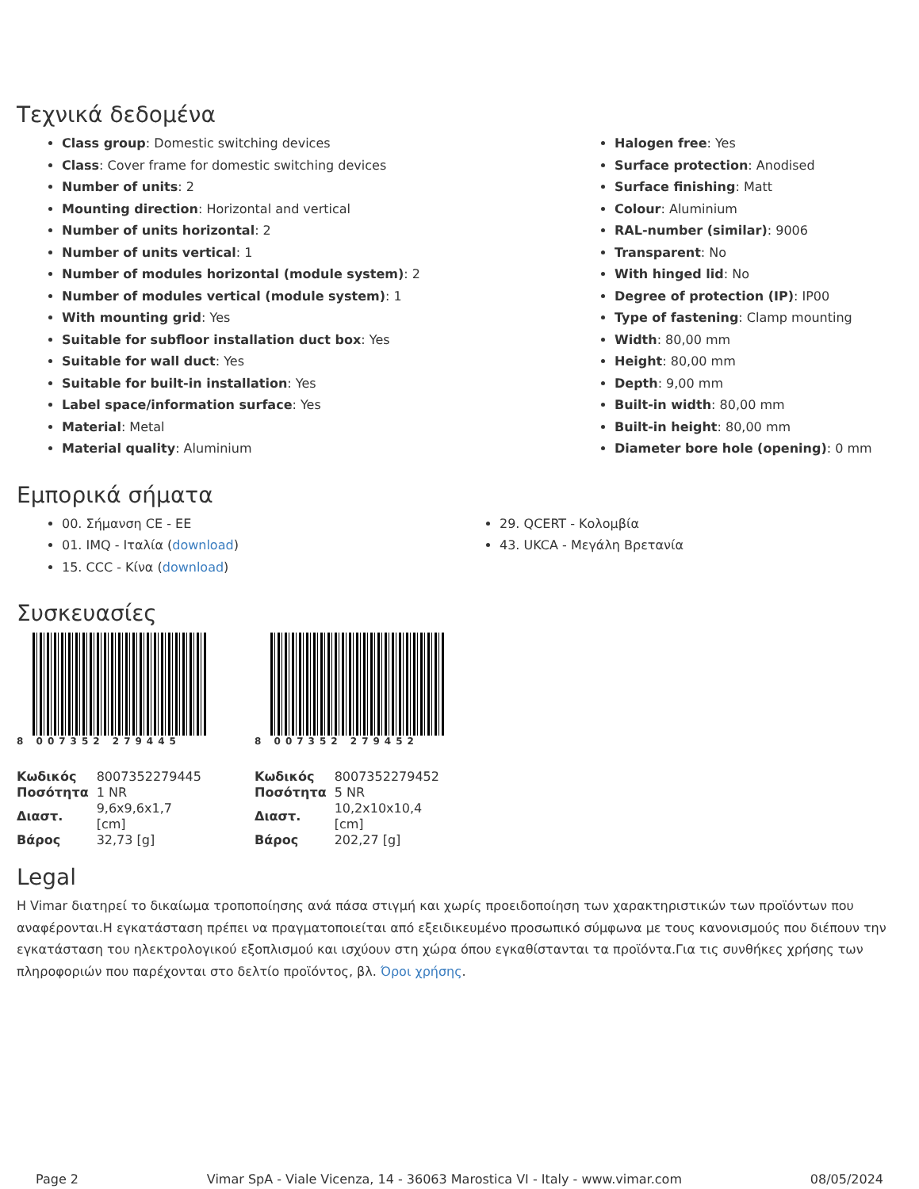Τεχνικά δεδομένα
Class group: Domestic switching devices
Class: Cover frame for domestic switching devices
Number of units: 2
Mounting direction: Horizontal and vertical
Number of units horizontal: 2
Number of units vertical: 1
Number of modules horizontal (module system): 2
Number of modules vertical (module system): 1
With mounting grid: Yes
Suitable for subfloor installation duct box: Yes
Suitable for wall duct: Yes
Suitable for built-in installation: Yes
Label space/information surface: Yes
Material: Metal
Material quality: Aluminium
Halogen free: Yes
Surface protection: Anodised
Surface finishing: Matt
Colour: Aluminium
RAL-number (similar): 9006
Transparent: No
With hinged lid: No
Degree of protection (IP): IP00
Type of fastening: Clamp mounting
Width: 80,00 mm
Height: 80,00 mm
Depth: 9,00 mm
Built-in width: 80,00 mm
Built-in height: 80,00 mm
Diameter bore hole (opening): 0 mm
Εμπορικά σήματα
00. Σήμανση CE - ΕΕ
01. IMQ - Ιταλία (download)
15. CCC - Κίνα (download)
29. QCERT - Κολομβία
43. UKCA - Μεγάλη Βρετανία
Συσκευασίες
8 007352 279445
| Κωδικός | 8007352279445 |
| Ποσότητα | 1 NR |
| Διαστ. | 9,6x9,6x1,7 [cm] |
| Βάρος | 32,73 [g] |
8 007352 279452
| Κωδικός | 8007352279452 |
| Ποσότητα | 5 NR |
| Διαστ. | 10,2x10x10,4 [cm] |
| Βάρος | 202,27 [g] |
Legal
Η Vimar διατηρεί το δικαίωμα τροποποίησης ανά πάσα στιγμή και χωρίς προειδοποίηση των χαρακτηριστικών των προϊόντων που αναφέρονται.Η εγκατάσταση πρέπει να πραγματοποιείται από εξειδικευμένο προσωπικό σύμφωνα με τους κανονισμούς που διέπουν την εγκατάσταση του ηλεκτρολογικού εξοπλισμού και ισχύουν στη χώρα όπου εγκαθίστανται τα προϊόντα.Για τις συνθήκες χρήσης των πληροφοριών που παρέχονται στο δελτίο προϊόντος, βλ. Όροι χρήσης.
Page 2 Vimar SpA - Viale Vicenza, 14 - 36063 Marostica VI - Italy - www.vimar.com 08/05/2024